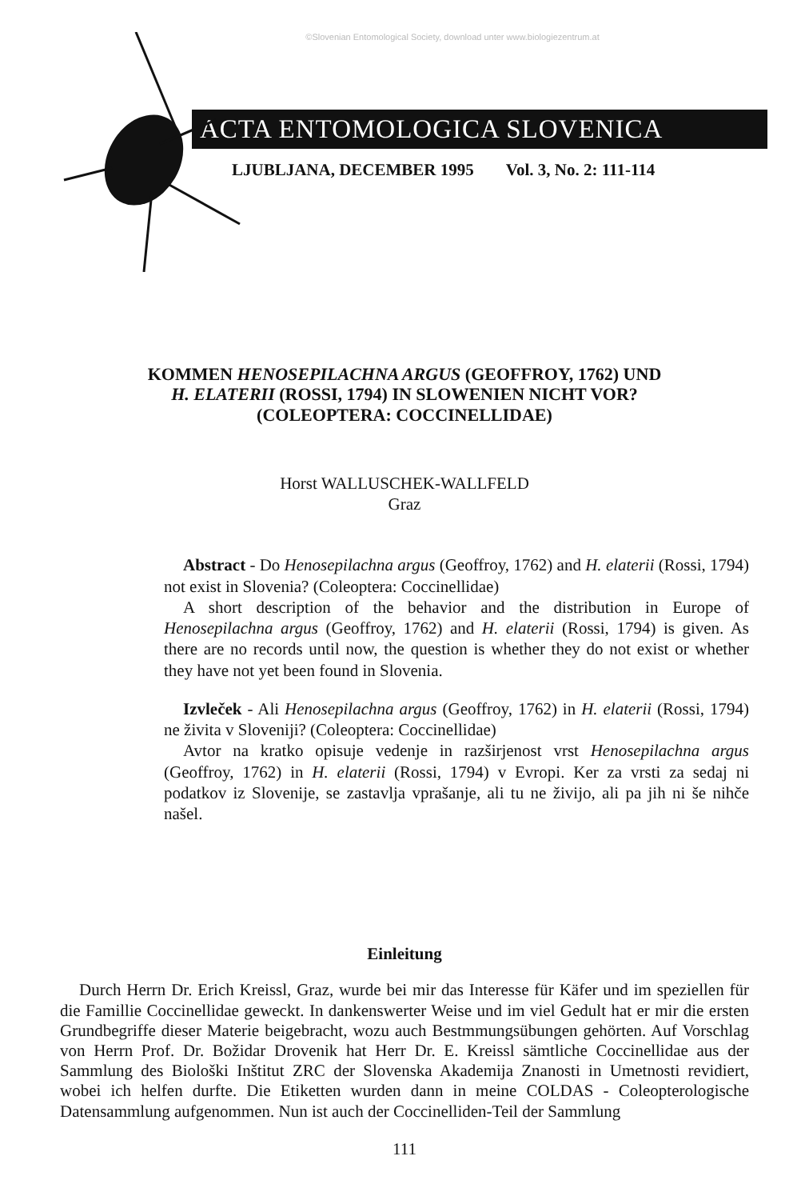©Slovenian Entomological Society, download unter www.biologiezentrum.at
ACTA ENTOMOLOGICA SLOVENICA
LJUBLJANA, DECEMBER 1995 Vol. 3, No. 2: 111-114
KOMMEN HENOSEPILACHNA ARGUS (GEOFFROY, 1762) UND
H. ELATERII (ROSSI, 1794) IN SLOWENIEN NICHT VOR?
(COLEOPTERA: COCCINELLIDAE)
Horst WALLUSCHEK-WALLFELD
Graz
Abstract - Do Henosepilachna argus (Geoffroy, 1762) and H. elaterii (Rossi, 1794) not exist in Slovenia? (Coleoptera: Coccinellidae)
A short description of the behavior and the distribution in Europe of Henosepilachna argus (Geoffroy, 1762) and H. elaterii (Rossi, 1794) is given. As there are no records until now, the question is whether they do not exist or whether they have not yet been found in Slovenia.
Izvleček - Ali Henosepilachna argus (Geoffroy, 1762) in H. elaterii (Rossi, 1794) ne živita v Sloveniji? (Coleoptera: Coccinellidae)
Avtor na kratko opisuje vedenje in razširjenost vrst Henosepilachna argus (Geoffroy, 1762) in H. elaterii (Rossi, 1794) v Evropi. Ker za vrsti za sedaj ni podatkov iz Slovenije, se zastavlja vprašanje, ali tu ne živijo, ali pa jih ni še nihče našel.
Einleitung
Durch Herrn Dr. Erich Kreissl, Graz, wurde bei mir das Interesse für Käfer und im speziellen für die Famillie Coccinellidae geweckt. In dankenswerter Weise und im viel Gedult hat er mir die ersten Grundbegriffe dieser Materie beigebracht, wozu auch Bestmmungsübungen gehörten. Auf Vorschlag von Herrn Prof. Dr. Božidar Drovenik hat Herr Dr. E. Kreissl sämtliche Coccinellidae aus der Sammlung des Biološki Inštitut ZRC der Slovenska Akademija Znanosti in Umetnosti revidiert, wobei ich helfen durfte. Die Etiketten wurden dann in meine COLDAS - Coleopterologische Datensammlung aufgenommen. Nun ist auch der Coccinelliden-Teil der Sammlung
111